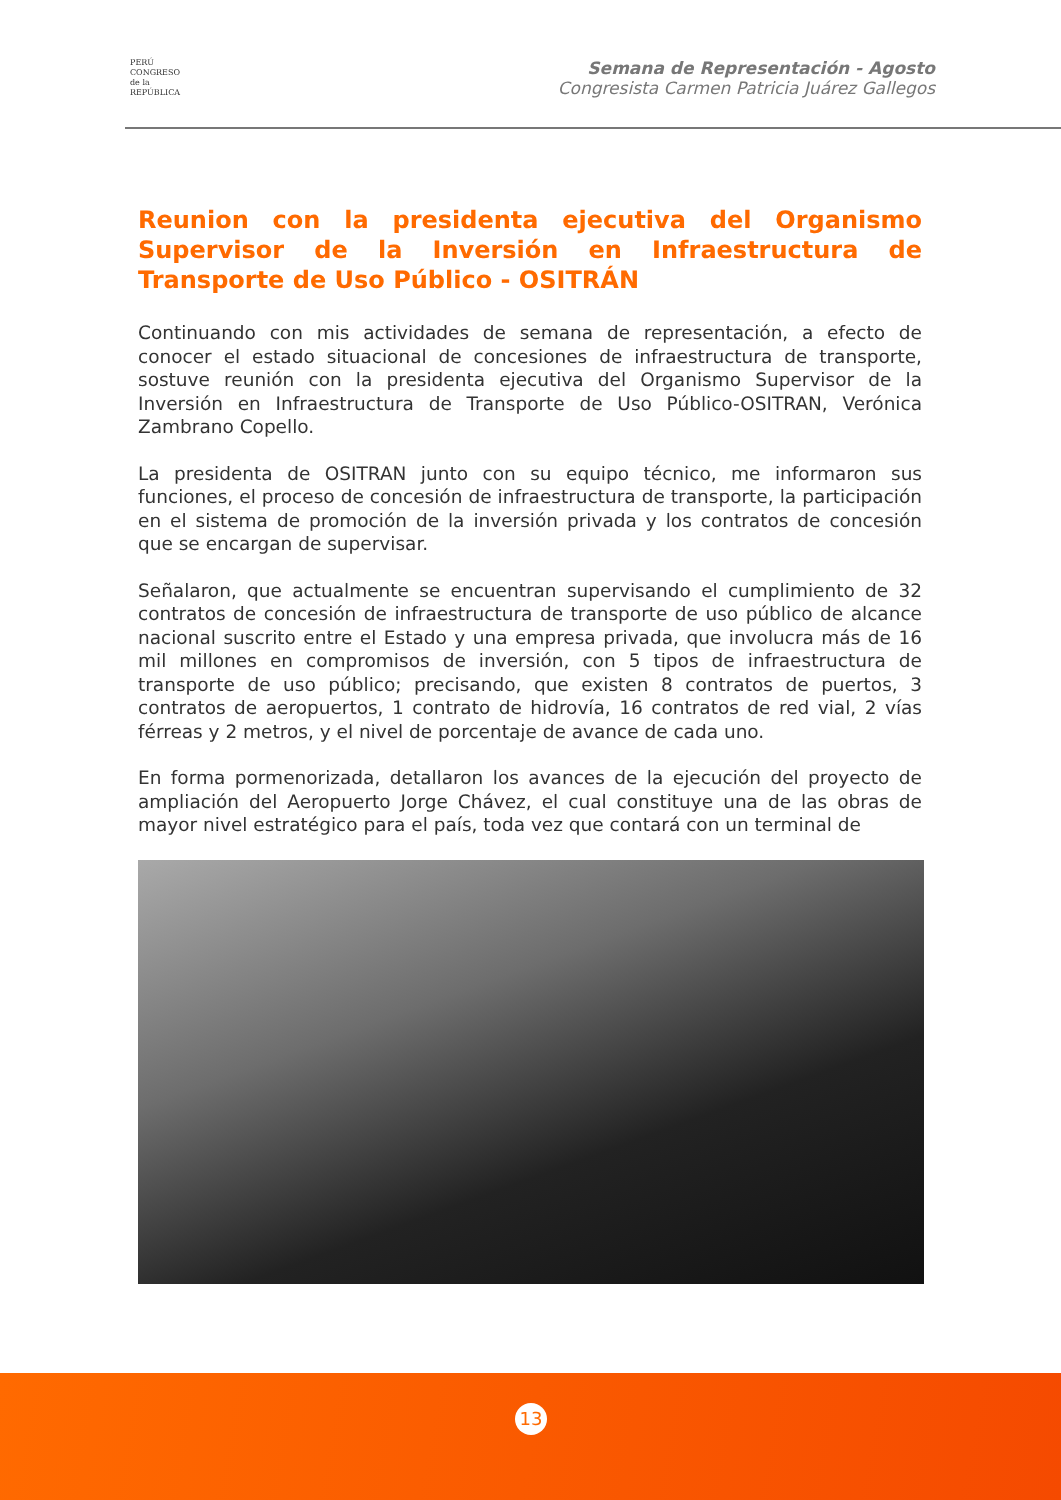PERÚ
CONGRESO
de la
REPÚBLICA
Semana de Representación - Agosto
Congresista Carmen Patricia Juárez Gallegos
Reunion con la presidenta ejecutiva del Organismo Supervisor de la Inversión en Infraestructura de Transporte de Uso Público - OSITRÁN
Continuando con mis actividades de semana de representación, a efecto de conocer el estado situacional de concesiones de infraestructura de transporte, sostuve reunión con la presidenta ejecutiva del Organismo Supervisor de la Inversión en Infraestructura de Transporte de Uso Público-OSITRAN, Verónica Zambrano Copello.
La presidenta de OSITRAN junto con su equipo técnico, me informaron sus funciones, el proceso de concesión de infraestructura de transporte, la participación en el sistema de promoción de la inversión privada y los contratos de concesión que se encargan de supervisar.
Señalaron, que actualmente se encuentran supervisando el cumplimiento de 32 contratos de concesión de infraestructura de transporte de uso público de alcance nacional suscrito entre el Estado y una empresa privada, que involucra más de 16 mil millones en compromisos de inversión, con 5 tipos de infraestructura de transporte de uso público; precisando, que existen 8 contratos de puertos, 3 contratos de aeropuertos, 1 contrato de hidrovía, 16 contratos de red vial, 2 vías férreas y 2 metros, y el nivel de porcentaje de avance de cada uno.
En forma pormenorizada, detallaron los avances de la ejecución del proyecto de ampliación del Aeropuerto Jorge Chávez, el cual constituye una de las obras de mayor nivel estratégico para el país, toda vez que contará con un terminal de
13